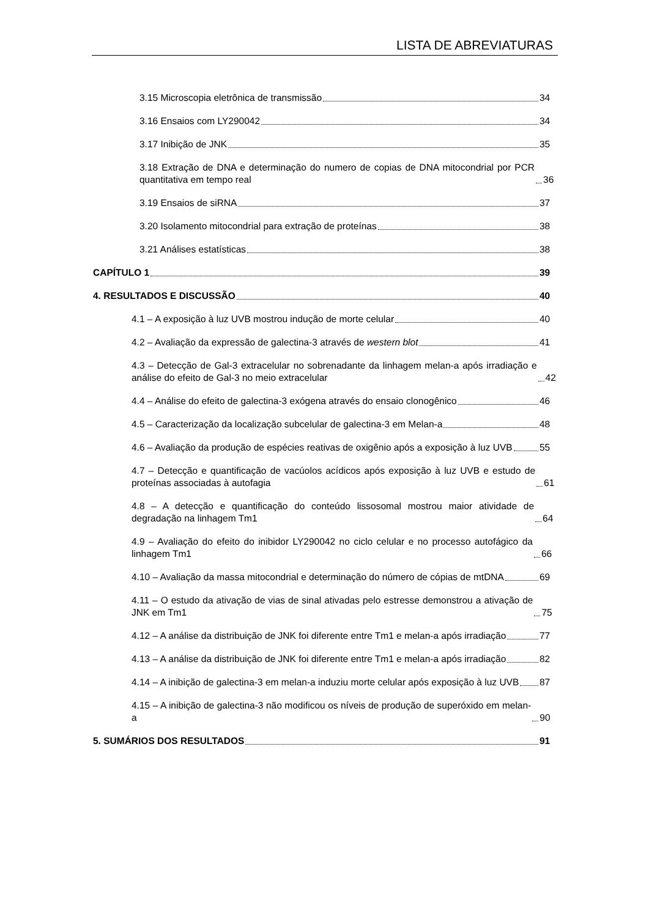LISTA DE ABREVIATURAS
3.15 Microscopia eletrônica de transmissão 34
3.16 Ensaios com LY290042 34
3.17 Inibição de JNK 35
3.18 Extração de DNA e determinação do numero de copias de DNA mitocondrial por PCR quantitativa em tempo real 36
3.19 Ensaios de siRNA 37
3.20 Isolamento mitocondrial para extração de proteínas 38
3.21 Análises estatísticas 38
CAPÍTULO 1 39
4. RESULTADOS E DISCUSSÃO 40
4.1 – A exposição à luz UVB mostrou indução de morte celular 40
4.2 – Avaliação da expressão de galectina-3 através de western blot 41
4.3 – Detecção de Gal-3 extracelular no sobrenadante da linhagem melan-a após irradiação e análise do efeito de Gal-3 no meio extracelular 42
4.4 – Análise do efeito de galectina-3 exógena através do ensaio clonogênico 46
4.5 – Caracterização da localização subcelular de galectina-3 em Melan-a 48
4.6 – Avaliação da produção de espécies reativas de oxigênio após a exposição à luz UVB 55
4.7 – Detecção e quantificação de vacúolos acídicos após exposição à luz UVB e estudo de proteínas associadas à autofagia 61
4.8 – A detecção e quantificação do conteúdo lissosomal mostrou maior atividade de degradação na linhagem Tm1 64
4.9 – Avaliação do efeito do inibidor LY290042 no ciclo celular e no processo autofágico da linhagem Tm1 66
4.10 – Avaliação da massa mitocondrial e determinação do número de cópias de mtDNA 69
4.11 – O estudo da ativação de vias de sinal ativadas pelo estresse demonstrou a ativação de JNK em Tm1 75
4.12 – A análise da distribuição de JNK foi diferente entre Tm1 e melan-a após irradiação 77
4.13 – A análise da distribuição de JNK foi diferente entre Tm1 e melan-a após irradiação 82
4.14 – A inibição de galectina-3 em melan-a induziu morte celular após exposição à luz UVB 87
4.15 – A inibição de galectina-3 não modificou os níveis de produção de superóxido em melan-a 90
5. SUMÁRIOS DOS RESULTADOS 91